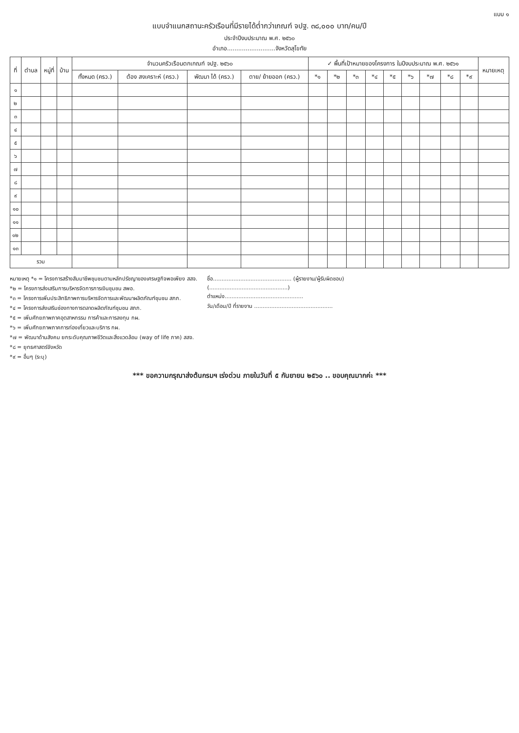แบบ ๑
แบบจำแนกสถานะครัวเรือนที่มีรายได้ต่ำกว่าเกณฑ์ จปฐ. ๓๘,๐๐๐ บาท/คน/ปี
ประจำปีงบประมาณ พ.ศ. ๒๕๖๐
อำเภอ..........................จังหวัดสุโขทัย
| ที่ | ตำบล | หมู่ที่ | บ้าน | จำนวนครัวเรือนตกเกณฑ์ จปฐ. ๒๕๖๐ | | | | ✓ พื้นที่เป้าหมายของโครงการ ในปีงบประมาณ พ.ศ. ๒๕๖๑ | | | | | | | | | หมายเหตุ |
| --- | --- | --- | --- | --- | --- | --- | --- | --- | --- | --- | --- | --- | --- | --- | --- | --- | --- |
| | | | | ทั้งหมด (ครว.) | ต้อง สงเคราะห์ (ครว.) | พัฒนา ได้ (ครว.) | ตาย/ ย้ายออก (ครว.) | *๑ | *๒ | *๓ | *๔ | *๕ | *๖ | *๗ | *๘ | *๙ | |
| ๑ | | | | | | | | | | | | | | | | | |
| ๒ | | | | | | | | | | | | | | | | | |
| ๓ | | | | | | | | | | | | | | | | | |
| ๔ | | | | | | | | | | | | | | | | | |
| ๕ | | | | | | | | | | | | | | | | | |
| ๖ | | | | | | | | | | | | | | | | | |
| ๗ | | | | | | | | | | | | | | | | | |
| ๘ | | | | | | | | | | | | | | | | | |
| ๙ | | | | | | | | | | | | | | | | | |
| ๑๐ | | | | | | | | | | | | | | | | | |
| ๑๑ | | | | | | | | | | | | | | | | | |
| ๑๒ | | | | | | | | | | | | | | | | | |
| ๑๓ | | | | | | | | | | | | | | | | | |
| รวม | | | | | | | | | | | | | | | | | |
หมายเหตุ *๑ = โครงการสร้างสัมมาชีพชุมชนตามหลักปรัชญาของเศรษฐกิจพอเพียง สสจ.
*๒ = โครงการส่งเสริมการบริหารจัดการการเงินชุมชน สพอ.
*๓ = โครงการเพิ่มประสิทธิภาพการบริหารจัดการและพัฒนาผลิตภัณฑ์ชุมชน สภภ.
*๔ = โครงการส่งเสริมช่องทางการตลาดผลิตภัณฑ์ชุมชน สภภ.
*๕ = เพิ่มศักยภาพภาคอุตสาหกรรม การค้าและการลงทุน กผ.
*๖ = เพิ่มศักยภาพภาคการท่องเที่ยวและบริการ กผ.
*๗ = พัฒนาด้านสังคม ยกระดับคุณภาพชีวิตและสิ่งแวดล้อม (way of life ภาค) สสจ.
*๘ = ยุทธศาสตร์จังหวัด
*๙ = อื่นๆ (ระบุ)
ชื่อ.............................................. (ผู้รายงาน/ผู้รับผิดชอบ)
(..............................................)
ตำแหน่ง..............................................
วัน/เดือน/ปี ที่รายงาน ..............................................
*** ขอความกรุณาส่งต้นกรมฯ เร่งด่วน ภายในวันที่ ๕ กันยายน ๒๕๖๐ .. ขอบคุณมากค่ะ ***